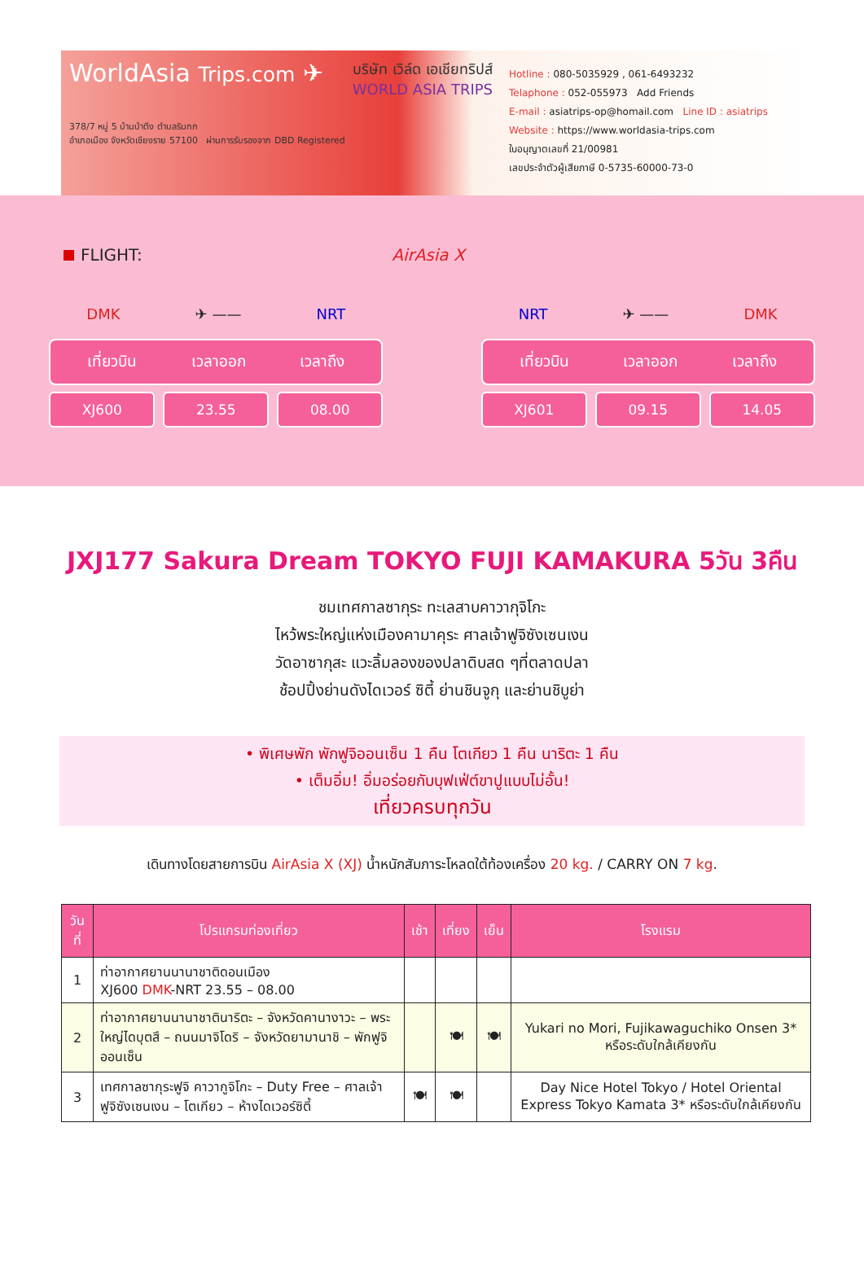WorldAsia Trips.com ✈
บริษัท เวิล์ด เอเชียทริปส์
WORLD ASIA TRIPS
378/7 หมู่ 5 บ้านป่าตึง ตำบลริมกก
อำเภอเมือง จังหวัดเชียงราย 57100 ผ่านการรับรองจาก DBD Registered
Hotline : 080-5035929 , 061-6493232
Telaphone : 052-055973 Add Friends
E-mail : asiatrips-op@homail.com Line ID : asiatrips
Website : https://www.worldasia-trips.com
ใบอนุญาตเลขที่ 21/00981
เลขประจำตัวผู้เสียภาษี 0-5735-60000-73-0
FLIGHT: AirAsia X
DMK ✈ —— NRT
เที่ยวบิน เวลาออก เวลาถึง
XJ600 23.55 08.00
NRT ✈ —— DMK
เที่ยวบิน เวลาออก เวลาถึง
XJ601 09.15 14.05
JXJ177 Sakura Dream TOKYO FUJI KAMAKURA 5วัน 3คืน
ชมเทศกาลซากุระ ทะเลสาบคาวากุจิโกะ
ไหว้พระใหญ่แห่งเมืองคามาคุระ ศาลเจ้าฟูจิซังเซนเงน
วัดอาซากุสะ แวะลิ้มลองของปลาดิบสด ๆที่ตลาดปลา
ช้อปปิ้งย่านดังไดเวอร์ ซิตี้ ย่านชินจูกุ และย่านชิบูย่า
• พิเศษพัก พักฟูจิออนเซ็น 1 คืน โตเกียว 1 คืน นาริตะ 1 คืน
• เต็มอิ่ม! อิ่มอร่อยกับบุฟเฟ่ต์ขาปูแบบไม่อั้น!
เที่ยวครบทุกวัน
เดินทางโดยสายการบิน AirAsia X (XJ) น้ำหนักสัมภาระโหลดใต้ท้องเครื่อง 20 kg. / CARRY ON 7 kg.
| วันที่ | โปรแกรมท่องเที่ยว | เช้า | เที่ยง | เย็น | โรงแรม |
| --- | --- | --- | --- | --- | --- |
| 1 | ท่าอากาศยานนานาชาติดอนเมือง XJ600 DMK -NRT 23.55 – 08.00 | | | | |
| 2 | ท่าอากาศยานนานาชาตินาริตะ – จังหวัดคานางาวะ – พระใหญ่ไดบุตสึ – ถนนมาจิโดริ – จังหวัดยามานาชิ – พักฟูจิออนเซ็น | | 🍽 | 🍽 | Yukari no Mori, Fujikawaguchiko Onsen 3* หรือระดับใกล้เคียงกัน |
| 3 | เทศกาลซากุระฟูจิ คาวากูจิโกะ – Duty Free – ศาลเจ้าฟูจิซังเซนเงน – โตเกียว – ห้างไดเวอร์ซิตี้ | 🍽 | 🍽 | | Day Nice Hotel Tokyo / Hotel Oriental Express Tokyo Kamata 3* หรือระดับใกล้เคียงกัน |